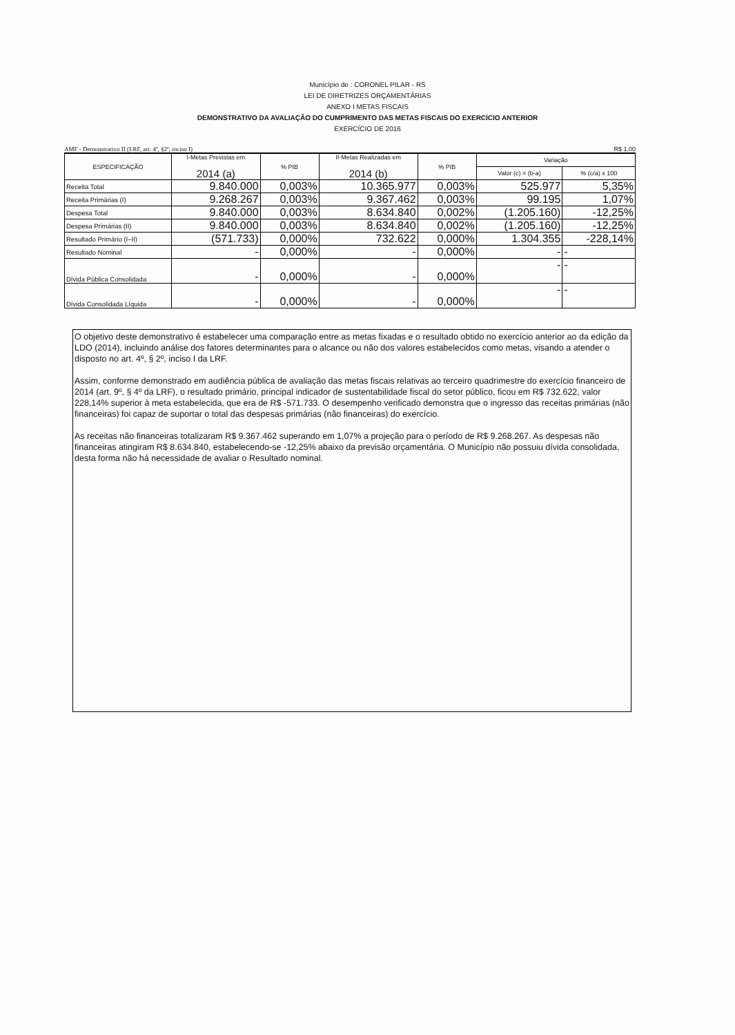Município de : CORONEL PILAR - RS
LEI DE DIRETRIZES ORÇAMENTÁRIAS
ANEXO I METAS FISCAIS
DEMONSTRATIVO DA AVALIAÇÃO DO CUMPRIMENTO DAS METAS FISCAIS DO EXERCÍCIO ANTERIOR
EXERCÍCIO DE 2016
AMF - Demonstrativo II (LRF, art. 4º, §2º, inciso I) R$ 1,00
| ESPECIFICAÇÃO | I-Metas Previstas em 2014 (a) | % PIB | II-Metas Realizadas em 2014 (b) | % PIB | Variação | |
| --- | --- | --- | --- | --- | --- | --- |
| | | | | | Valor (c) = (b-a) | % (c/a) x 100 |
| Receita Total | 9.840.000 | 0,003% | 10.365.977 | 0,003% | 525.977 | 5,35% |
| Receita Primárias (I) | 9.268.267 | 0,003% | 9.367.462 | 0,003% | 99.195 | 1,07% |
| Despesa Total | 9.840.000 | 0,003% | 8.634.840 | 0,002% | (1.205.160) | -12,25% |
| Despesa Primárias (II) | 9.840.000 | 0,003% | 8.634.840 | 0,002% | (1.205.160) | -12,25% |
| Resultado Primário (I–II) | (571.733) | 0,000% | 732.622 | 0,000% | 1.304.355 | -228,14% |
| Resultado Nominal | - | 0,000% | - | 0,000% | - | - |
| Dívida Pública Consolidada | - | 0,000% | - | 0,000% | - | - |
| Dívida Consolidada Líquida | - | 0,000% | - | 0,000% | - | - |
O objetivo deste demonstrativo é estabelecer uma comparação entre as metas fixadas e o resultado obtido no exercício anterior ao da edição da LDO (2014), incluindo análise dos fatores determinantes para o alcance ou não dos valores estabelecidos como metas, visando a atender o disposto no art. 4º, § 2º, inciso I da LRF.
Assim, conforme demonstrado em audiência pública de avaliação das metas fiscais relativas ao terceiro quadrimestre do exercício financeiro de 2014 (art. 9º, § 4º da LRF), o resultado primário, principal indicador de sustentabilidade fiscal do setor público, ficou em R$ 732.622, valor 228,14% superior à meta estabelecida, que era de R$ -571.733. O desempenho verificado demonstra que o ingresso das receitas primárias (não financeiras) foi capaz de suportar o total das despesas primárias (não financeiras) do exercício.
As receitas não financeiras totalizaram R$ 9.367.462 superando em 1,07% a projeção para o período de R$ 9.268.267. As despesas não financeiras atingiram R$ 8.634.840, estabelecendo-se -12,25% abaixo da previsão orçamentária. O Município não possuiu dívida consolidada, desta forma não há necessidade de avaliar o Resultado nominal.